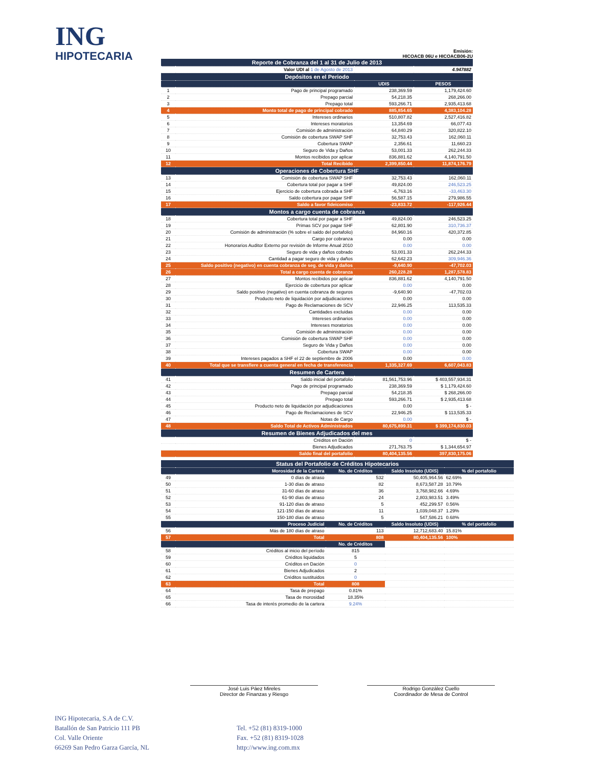ING
HIPOTECARIA
Emisión:
HICOACB 06U e HICOACB06-2U
| Reporte de Cobranza del 1 al 31 de Julio de 2013 | | | |
| | Valor UDI al 1 de Agosto de 2013 | | 4.947882 |
| Depósitos en el Periodo | | | |
| | | UDIS | PESOS |
| 1 | Pago de principal programado | 238,369.59 | 1,179,424.60 |
| 2 | Prepago parcial | 54,218.35 | 268,266.00 |
| 3 | Prepago total | 593,266.71 | 2,935,413.68 |
| 4 | Monto total de pago de principal cobrado | 885,854.65 | 4,383,104.28 |
| 5 | Intereses ordinarios | 510,807.82 | 2,527,416.82 |
| 6 | Intereses moratorios | 13,354.69 | 66,077.43 |
| 7 | Comisión de administración | 64,840.29 | 320,822.10 |
| 8 | Comisión de cobertura SWAP SHF | 32,753.43 | 162,060.11 |
| 9 | Cobertura SWAP | 2,356.61 | 11,660.23 |
| 10 | Seguro de Vida y Daños | 53,001.33 | 262,244.33 |
| 11 | Montos recibidos por aplicar | 836,881.62 | 4,140,791.50 |
| 12 | Total Recibido | 2,399,850.44 | 11,874,176.79 |
| Operaciones de Cobertura SHF | | | |
| 13 | Comisión de cobertura SWAP SHF | 32,753.43 | 162,060.11 |
| 14 | Cobertura total por pagar a SHF | 49,824.00 | 246,523.25 |
| 15 | Ejercicio de cobertura cobrada a SHF | -6,763.16 | -33,463.30 |
| 16 | Saldo cobertura por pagar SHF | 56,587.15 | 279,986.55 |
| 17 | Saldo a favor fideicomiso | -23,833.72 | -117,926.44 |
| Montos a cargo cuenta de cobranza | | | |
| 18 | Cobertura total por pagar a SHF | 49,824.00 | 246,523.25 |
| 19 | Primas SCV por pagar SHF | 62,801.90 | 310,736.37 |
| 20 | Comisión de administración (% sobre el saldo del portafolio) | 84,960.16 | 420,372.85 |
| 21 | Cargo por cobranza | 0.00 | 0.00 |
| 22 | Honorarios Auditor Externo por revisión de Informe Anual 2010 | 0.00 | 0.00 |
| 23 | Seguro de vida y daños cobrado | 53,001.33 | 262,244.33 |
| 24 | Cantidad a pagar seguro de vida y daños | 62,642.23 | 309,946.36 |
| 25 | Saldo positivo (negativo) en cuenta cobranza de seg. de vida y daños | -9,640.90 | -47,702.03 |
| 26 | Total a cargo cuenta de cobranza | 260,228.28 | 1,287,578.83 |
| 27 | Montos recibidos por aplicar | 836,881.62 | 4,140,791.50 |
| 28 | Ejercicio de cobertura por aplicar | 0.00 | 0.00 |
| 29 | Saldo positivo (negativo) en cuenta cobranza de seguros | -9,640.90 | -47,702.03 |
| 30 | Producto neto de liquidación por adjudicaciones | 0.00 | 0.00 |
| 31 | Pago de Reclamaciones de SCV | 22,946.25 | 113,535.33 |
| 32 | Cantidades excluidas | 0.00 | 0.00 |
| 33 | Intereses ordinarios | 0.00 | 0.00 |
| 34 | Intereses moratorios | 0.00 | 0.00 |
| 35 | Comisión de administración | 0.00 | 0.00 |
| 36 | Comisión de cobertura SWAP SHF | 0.00 | 0.00 |
| 37 | Seguro de Vida y Daños | 0.00 | 0.00 |
| 38 | Cobertura SWAP | 0.00 | 0.00 |
| 39 | Intereses pagados a SHF el 22 de septiembre de 2006 | 0.00 | 0.00 |
| 40 | Total que se transfiere a cuenta general en fecha de transferencia | 1,335,327.69 | 6,607,043.83 |
| Resumen de Cartera | | | |
| 41 | Saldo inicial del portafolio | 81,561,753.96 | $ 403,557,934.31 |
| 42 | Pago de principal programado | 238,369.59 | $ 1,179,424.60 |
| 43 | Prepago parcial | 54,218.35 | $ 268,266.00 |
| 44 | Prepago total | 593,266.71 | $ 2,935,413.68 |
| 45 | Producto neto de liquidación por adjudicaciones | 0.00 | $ - |
| 46 | Pago de Reclamaciones de SCV | 22,946.25 | $ 113,535.33 |
| 47 | Notas de Cargo | 0.00 | $ - |
| 48 | Saldo Total de Activos Administrados | 80,675,899.31 | $ 399,174,830.03 |
| Resumen de Bienes Adjudicados del mes | | | |
| | Créditos en Dación | 0 | $ - |
| | Bienes Adjudicados | 271,763.75 | $ 1,344,654.97 |
| | Saldo final del portafolio | 80,404,135.56 | 397,830,175.06 |
| Status del Portafolio de Créditos Hipotecarios | | | | |
| | Morosidad de la Cartera | No. de Créditos | Saldo Insoluto (UDIS) | % del portafolio |
| 49 | 0 días de atraso | 532 | 50,405,964.56 | 62.69% |
| 50 | 1-30 días de atraso | 82 | 8,673,587.28 | 10.79% |
| 51 | 31-60 días de atraso | 36 | 3,768,982.66 | 4.69% |
| 52 | 61-90 días de atraso | 24 | 2,803,983.51 | 3.49% |
| 53 | 91-120 días de atraso | 5 | 452,299.57 | 0.56% |
| 54 | 121-150 días de atraso | 11 | 1,039,048.37 | 1.29% |
| 55 | 150-180 días de atraso | 5 | 547,586.21 | 0.68% |
| | Proceso Judicial | No. de Créditos | Saldo Insoluto (UDIS) | % del portafolio |
| 56 | Más de 180 días de atraso | 113 | 12,712,683.40 | 15.81% |
| 57 | Total | 808 | 80,404,135.56 | 100% |
| | | No. de Créditos | | |
| 58 | Créditos al inicio del período | 815 | | |
| 59 | Créditos liquidados | 5 | | |
| 60 | Créditos en Dación | 0 | | |
| 61 | Bienes Adjudicados | 2 | | |
| 62 | Créditos sustituidos | 0 | | |
| 63 | Total | 808 | | |
| 64 | Tasa de prepago | 0.81% | | |
| 65 | Tasa de morosidad | 18.35% | | |
| 66 | Tasa de interés promedio de la cartera | 9.24% | | |
José Luis Páez Mireles
Director de Finanzas y Riesgo
Rodrigo González Cuello
Coordinador de Mesa de Control
ING Hipotecaria, S.A de C.V.
Batallón de San Patricio 111 PB
Col. Valle Oriente
66269 San Pedro Garza García, NL
Tel. +52 (81) 8319-1000
Fax. +52 (81) 8319-1028
http://www.ing.com.mx